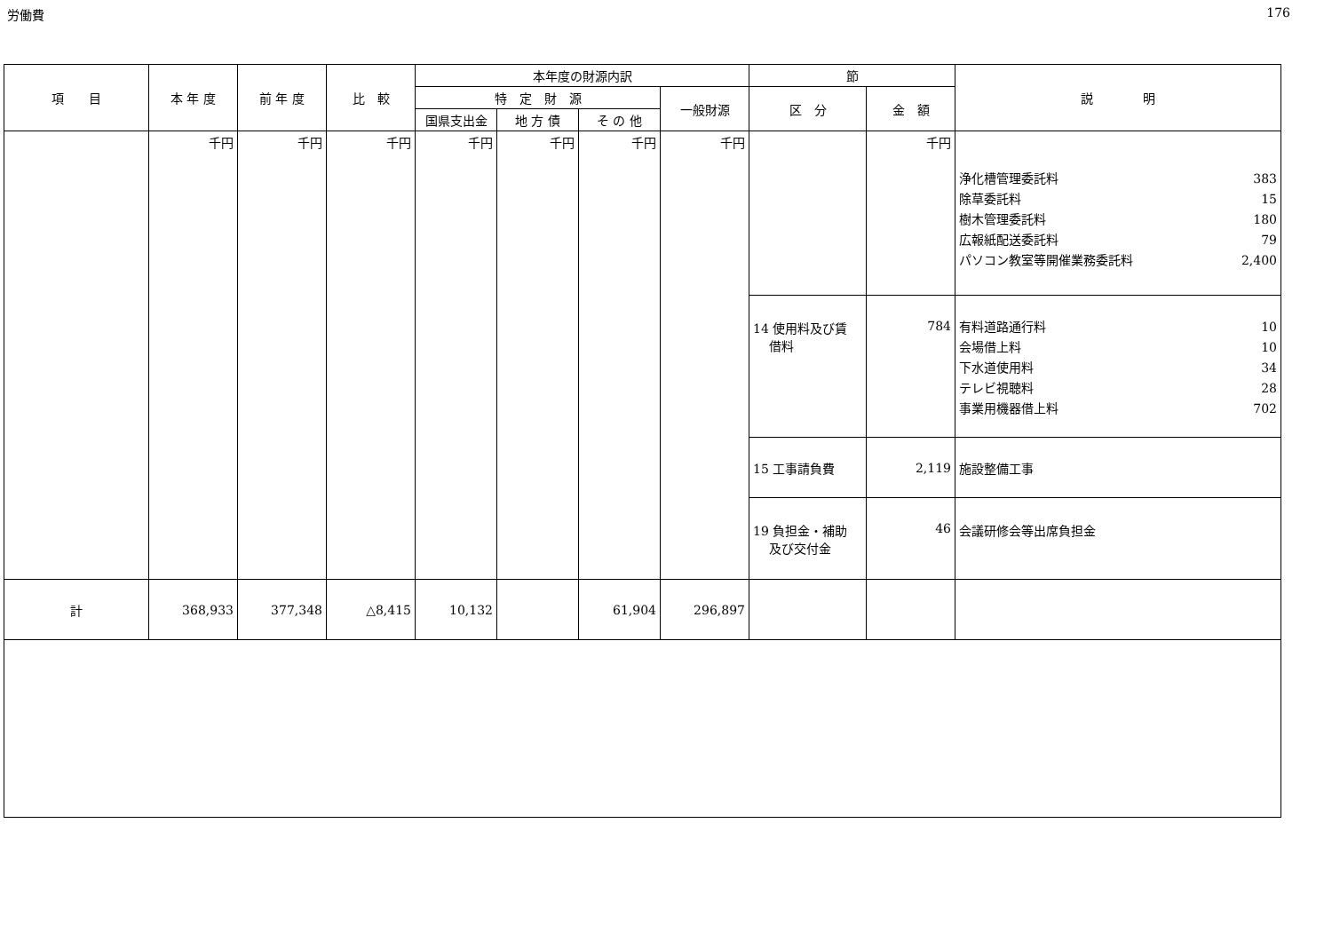労働費 176
| 項 目 | 本 年 度 | 前 年 度 | 比 較 | 本年度の財源内訳 | | | | 節 | | 説 明 |
| --- | --- | --- | --- | --- | --- | --- | --- | --- | --- | --- |
| | | | | 特 定 財 源 | | | 一般財源 | 区 分 | 金 額 | |
| | | | | 国県支出金 | 地 方 債 | そ の 他 | | | | |
| | 千円 | 千円 | 千円 | 千円 | 千円 | 千円 | 千円 | | 千円 | 浄化槽管理委託料 383 除草委託料 15 樹木管理委託料 180 広報紙配送委託料 79 パソコン教室等開催業務委託料 2,400 |
| | | | | | | | | 14 使用料及び賃 借料 | 784 | 有料道路通行料 10 会場借上料 10 下水道使用料 34 テレビ視聴料 28 事業用機器借上料 702 |
| | | | | | | | | 15 工事請負費 | 2,119 | 施設整備工事 |
| | | | | | | | | 19 負担金・補助 及び交付金 | 46 | 会議研修会等出席負担金 |
| 計 | 368,933 | 377,348 | △8,415 | 10,132 | | 61,904 | 296,897 | | | |